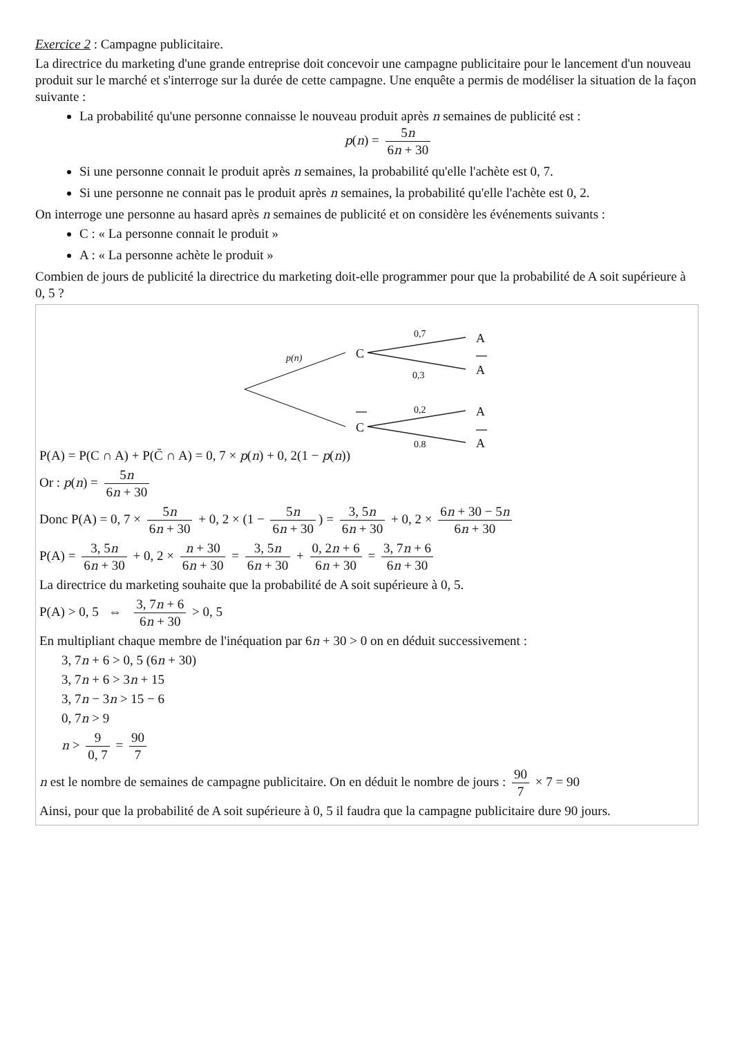Exercice 2 : Campagne publicitaire.
La directrice du marketing d'une grande entreprise doit concevoir une campagne publicitaire pour le lancement d'un nouveau produit sur le marché et s'interroge sur la durée de cette campagne. Une enquête a permis de modéliser la situation de la façon suivante :
La probabilité qu'une personne connaisse le nouveau produit après n semaines de publicité est :
p(n) = 5n 6n + 30
Si une personne connait le produit après n semaines, la probabilité qu'elle l'achète est 0, 7.
Si une personne ne connait pas le produit après n semaines, la probabilité qu'elle l'achète est 0, 2.
On interroge une personne au hasard après n semaines de publicité et on considère les événements suivants :
C : « La personne connait le produit »
A : « La personne achète le produit »
Combien de jours de publicité la directrice du marketing doit-elle programmer pour que la probabilité de A soit supérieure à 0, 5 ?
C
C
A
A
A
A
0,7
0,3
0,2
0,8
p(n)
P(A) = P(C ∩ A) + P(C̄ ∩ A) = 0, 7 × p(n) + 0, 2(1 − p(n))
Or : p(n) = 5n 6n + 30
Donc P(A) = 0, 7 × 5n 6n + 30 + 0, 2 × (1 − 5n 6n + 30) = 3, 5n 6n + 30 + 0, 2 × 6n + 30 − 5n 6n + 30
P(A) = 3, 5n 6n + 30 + 0, 2 × n + 30 6n + 30 = 3, 5n 6n + 30 + 0, 2n + 6 6n + 30 = 3, 7n + 6 6n + 30
La directrice du marketing souhaite que la probabilité de A soit supérieure à 0, 5.
P(A) > 0, 5 ⇔ 3, 7n + 6 6n + 30 > 0, 5
En multipliant chaque membre de l'inéquation par 6n + 30 > 0 on en déduit successivement :
3, 7n + 6 > 0, 5 (6n + 30)
3, 7n + 6 > 3n + 15
3, 7n − 3n > 15 − 6
0, 7n > 9
n > 9 0, 7 = 90 7
n est le nombre de semaines de campagne publicitaire. On en déduit le nombre de jours : 90 7 × 7 = 90
Ainsi, pour que la probabilité de A soit supérieure à 0, 5 il faudra que la campagne publicitaire dure 90 jours.